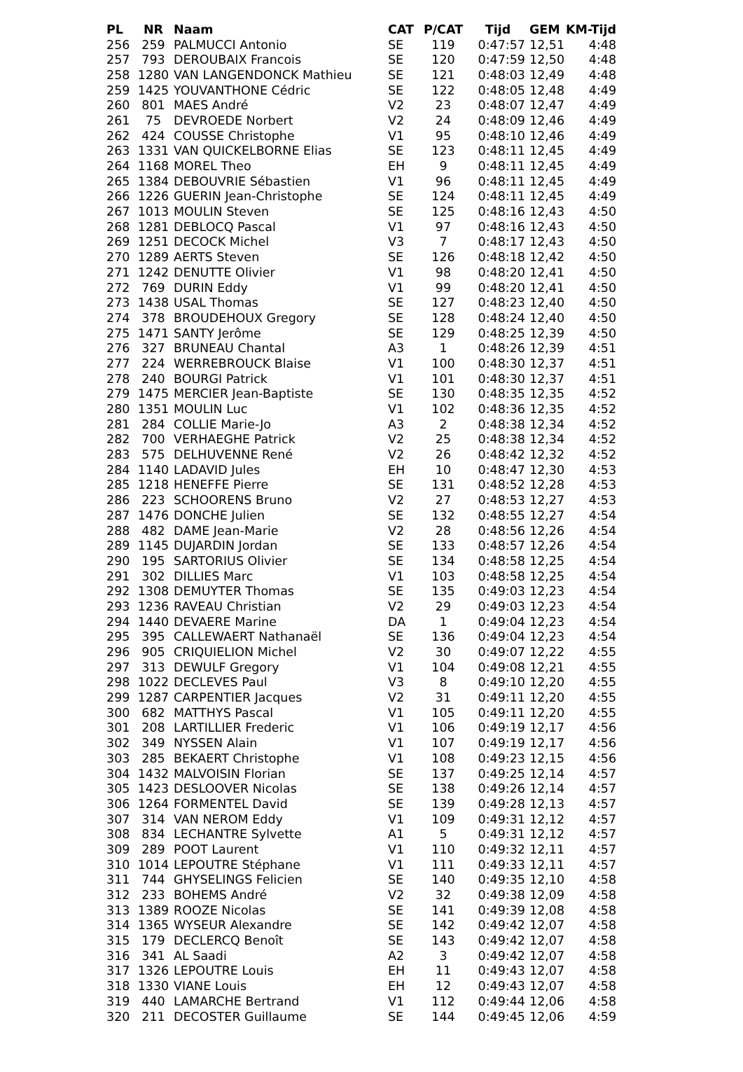| PL | NR | Naam | CAT | P/CAT | Tijd | GEM | KM-Tijd |
| --- | --- | --- | --- | --- | --- | --- | --- |
| 256 | 259 | PALMUCCI Antonio | SE | 119 | 0:47:57 | 12,51 | 4:48 |
| 257 | 793 | DEROUBAIX Francois | SE | 120 | 0:47:59 | 12,50 | 4:48 |
| 258 | 1280 | VAN LANGENDONCK Mathieu | SE | 121 | 0:48:03 | 12,49 | 4:48 |
| 259 | 1425 | YOUVANTHONE Cédric | SE | 122 | 0:48:05 | 12,48 | 4:49 |
| 260 | 801 | MAES André | V2 | 23 | 0:48:07 | 12,47 | 4:49 |
| 261 | 75 | DEVROEDE Norbert | V2 | 24 | 0:48:09 | 12,46 | 4:49 |
| 262 | 424 | COUSSE Christophe | V1 | 95 | 0:48:10 | 12,46 | 4:49 |
| 263 | 1331 | VAN QUICKELBORNE Elias | SE | 123 | 0:48:11 | 12,45 | 4:49 |
| 264 | 1168 | MOREL Theo | EH | 9 | 0:48:11 | 12,45 | 4:49 |
| 265 | 1384 | DEBOUVRIE Sébastien | V1 | 96 | 0:48:11 | 12,45 | 4:49 |
| 266 | 1226 | GUERIN Jean-Christophe | SE | 124 | 0:48:11 | 12,45 | 4:49 |
| 267 | 1013 | MOULIN Steven | SE | 125 | 0:48:16 | 12,43 | 4:50 |
| 268 | 1281 | DEBLOCQ Pascal | V1 | 97 | 0:48:16 | 12,43 | 4:50 |
| 269 | 1251 | DECOCK Michel | V3 | 7 | 0:48:17 | 12,43 | 4:50 |
| 270 | 1289 | AERTS Steven | SE | 126 | 0:48:18 | 12,42 | 4:50 |
| 271 | 1242 | DENUTTE Olivier | V1 | 98 | 0:48:20 | 12,41 | 4:50 |
| 272 | 769 | DURIN Eddy | V1 | 99 | 0:48:20 | 12,41 | 4:50 |
| 273 | 1438 | USAL Thomas | SE | 127 | 0:48:23 | 12,40 | 4:50 |
| 274 | 378 | BROUDEHOUX Gregory | SE | 128 | 0:48:24 | 12,40 | 4:50 |
| 275 | 1471 | SANTY Jerôme | SE | 129 | 0:48:25 | 12,39 | 4:50 |
| 276 | 327 | BRUNEAU Chantal | A3 | 1 | 0:48:26 | 12,39 | 4:51 |
| 277 | 224 | WERREBROUCK Blaise | V1 | 100 | 0:48:30 | 12,37 | 4:51 |
| 278 | 240 | BOURGI Patrick | V1 | 101 | 0:48:30 | 12,37 | 4:51 |
| 279 | 1475 | MERCIER Jean-Baptiste | SE | 130 | 0:48:35 | 12,35 | 4:52 |
| 280 | 1351 | MOULIN Luc | V1 | 102 | 0:48:36 | 12,35 | 4:52 |
| 281 | 284 | COLLIE Marie-Jo | A3 | 2 | 0:48:38 | 12,34 | 4:52 |
| 282 | 700 | VERHAEGHE Patrick | V2 | 25 | 0:48:38 | 12,34 | 4:52 |
| 283 | 575 | DELHUVENNE René | V2 | 26 | 0:48:42 | 12,32 | 4:52 |
| 284 | 1140 | LADAVID Jules | EH | 10 | 0:48:47 | 12,30 | 4:53 |
| 285 | 1218 | HENEFFE Pierre | SE | 131 | 0:48:52 | 12,28 | 4:53 |
| 286 | 223 | SCHOORENS Bruno | V2 | 27 | 0:48:53 | 12,27 | 4:53 |
| 287 | 1476 | DONCHE Julien | SE | 132 | 0:48:55 | 12,27 | 4:54 |
| 288 | 482 | DAME Jean-Marie | V2 | 28 | 0:48:56 | 12,26 | 4:54 |
| 289 | 1145 | DUJARDIN Jordan | SE | 133 | 0:48:57 | 12,26 | 4:54 |
| 290 | 195 | SARTORIUS Olivier | SE | 134 | 0:48:58 | 12,25 | 4:54 |
| 291 | 302 | DILLIES Marc | V1 | 103 | 0:48:58 | 12,25 | 4:54 |
| 292 | 1308 | DEMUYTER Thomas | SE | 135 | 0:49:03 | 12,23 | 4:54 |
| 293 | 1236 | RAVEAU Christian | V2 | 29 | 0:49:03 | 12,23 | 4:54 |
| 294 | 1440 | DEVAERE Marine | DA | 1 | 0:49:04 | 12,23 | 4:54 |
| 295 | 395 | CALLEWAERT Nathanaël | SE | 136 | 0:49:04 | 12,23 | 4:54 |
| 296 | 905 | CRIQUIELION Michel | V2 | 30 | 0:49:07 | 12,22 | 4:55 |
| 297 | 313 | DEWULF Gregory | V1 | 104 | 0:49:08 | 12,21 | 4:55 |
| 298 | 1022 | DECLEVES Paul | V3 | 8 | 0:49:10 | 12,20 | 4:55 |
| 299 | 1287 | CARPENTIER Jacques | V2 | 31 | 0:49:11 | 12,20 | 4:55 |
| 300 | 682 | MATTHYS Pascal | V1 | 105 | 0:49:11 | 12,20 | 4:55 |
| 301 | 208 | LARTILLIER Frederic | V1 | 106 | 0:49:19 | 12,17 | 4:56 |
| 302 | 349 | NYSSEN Alain | V1 | 107 | 0:49:19 | 12,17 | 4:56 |
| 303 | 285 | BEKAERT Christophe | V1 | 108 | 0:49:23 | 12,15 | 4:56 |
| 304 | 1432 | MALVOISIN Florian | SE | 137 | 0:49:25 | 12,14 | 4:57 |
| 305 | 1423 | DESLOOVER Nicolas | SE | 138 | 0:49:26 | 12,14 | 4:57 |
| 306 | 1264 | FORMENTEL David | SE | 139 | 0:49:28 | 12,13 | 4:57 |
| 307 | 314 | VAN NEROM Eddy | V1 | 109 | 0:49:31 | 12,12 | 4:57 |
| 308 | 834 | LECHANTRE Sylvette | A1 | 5 | 0:49:31 | 12,12 | 4:57 |
| 309 | 289 | POOT Laurent | V1 | 110 | 0:49:32 | 12,11 | 4:57 |
| 310 | 1014 | LEPOUTRE Stéphane | V1 | 111 | 0:49:33 | 12,11 | 4:57 |
| 311 | 744 | GHYSELINGS Felicien | SE | 140 | 0:49:35 | 12,10 | 4:58 |
| 312 | 233 | BOHEMS André | V2 | 32 | 0:49:38 | 12,09 | 4:58 |
| 313 | 1389 | ROOZE Nicolas | SE | 141 | 0:49:39 | 12,08 | 4:58 |
| 314 | 1365 | WYSEUR Alexandre | SE | 142 | 0:49:42 | 12,07 | 4:58 |
| 315 | 179 | DECLERCQ Benoît | SE | 143 | 0:49:42 | 12,07 | 4:58 |
| 316 | 341 | AL Saadi | A2 | 3 | 0:49:42 | 12,07 | 4:58 |
| 317 | 1326 | LEPOUTRE Louis | EH | 11 | 0:49:43 | 12,07 | 4:58 |
| 318 | 1330 | VIANE Louis | EH | 12 | 0:49:43 | 12,07 | 4:58 |
| 319 | 440 | LAMARCHE Bertrand | V1 | 112 | 0:49:44 | 12,06 | 4:58 |
| 320 | 211 | DECOSTER Guillaume | SE | 144 | 0:49:45 | 12,06 | 4:59 |